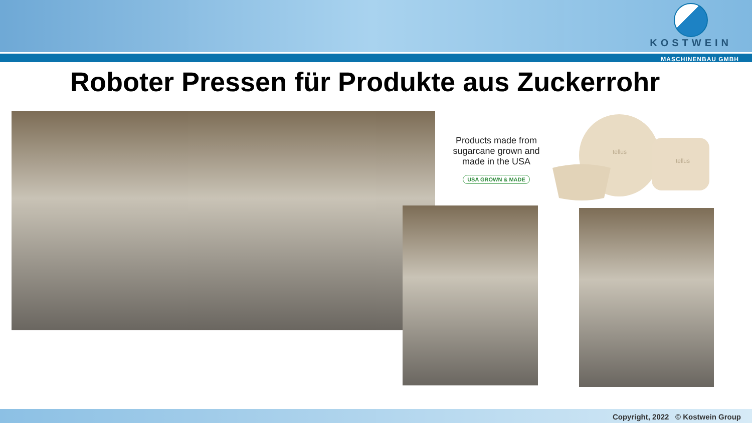KOSTWEIN
MASCHINENBAU GMBH
Roboter Pressen für Produkte aus Zuckerrohr
Products made from sugarcane grown and made in the USA
USA GROWN & MADE
tellus
tellus
Copyright, 2022 © Kostwein Group